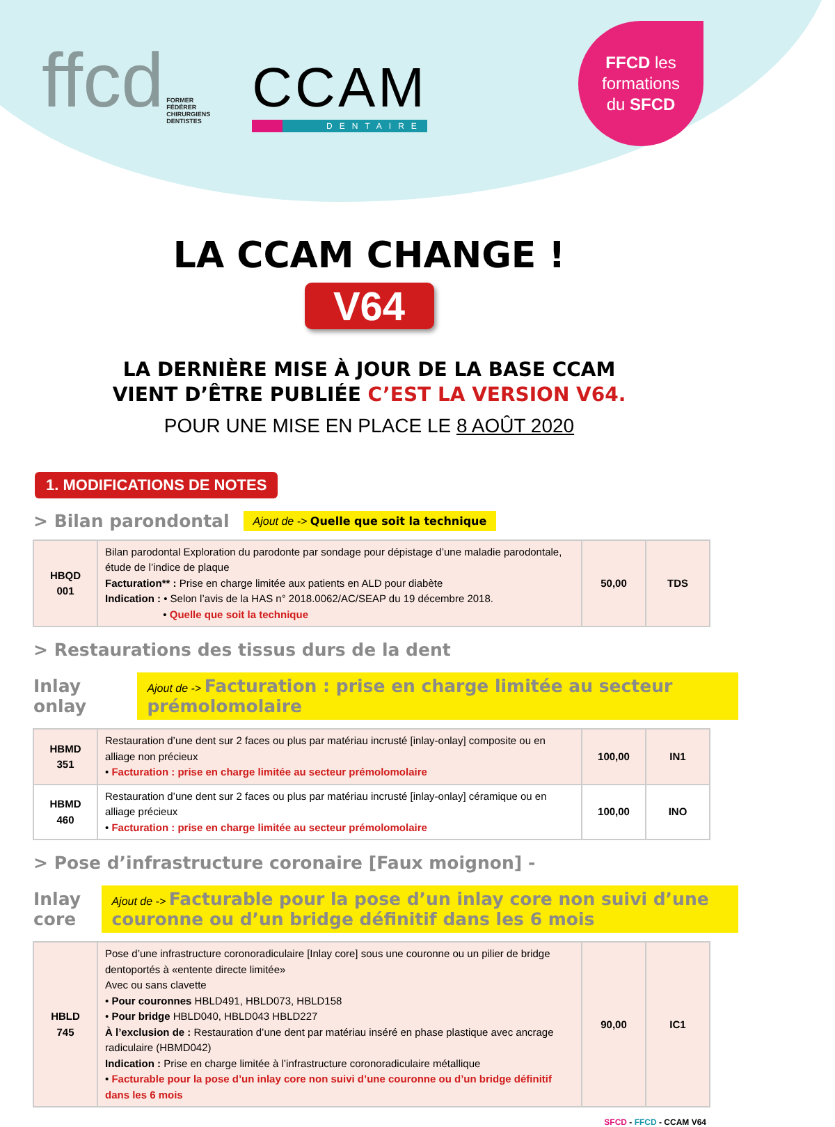ffcd FORMER
FÉDÉRER
CHIRURGIENS
DENTISTES
CCAM
DENTAIRE
FFCD les
formations
du SFCD
LA CCAM CHANGE !
V64
LA DERNIÈRE MISE À JOUR DE LA BASE CCAM
VIENT D’ÊTRE PUBLIÉE C’EST LA VERSION V64.
POUR UNE MISE EN PLACE LE 8 AOÛT 2020
1. MODIFICATIONS DE NOTES
> Bilan parondontal Ajout de -> Quelle que soit la technique
| HBQD 001 | Bilan parodontal Exploration du parodonte par sondage pour dépistage d’une maladie parodontale, étude de l’indice de plaque Facturation** : Prise en charge limitée aux patients en ALD pour diabète Indication : • Selon l’avis de la HAS n° 2018.0062/AC/SEAP du 19 décembre 2018. • Quelle que soit la technique | 50,00 | TDS |
> Restaurations des tissus durs de la dent
Inlay onlay Ajout de -> Facturation : prise en charge limitée au secteur prémolomolaire
| HBMD 351 | Restauration d’une dent sur 2 faces ou plus par matériau incrusté [inlay-onlay] composite ou en alliage non précieux • Facturation : prise en charge limitée au secteur prémolomolaire | 100,00 | IN1 |
| HBMD 460 | Restauration d’une dent sur 2 faces ou plus par matériau incrusté [inlay-onlay] céramique ou en alliage précieux • Facturation : prise en charge limitée au secteur prémolomolaire | 100,00 | INO |
> Pose d’infrastructure coronaire [Faux moignon] -
Inlay core Ajout de -> Facturable pour la pose d’un inlay core non suivi d’une couronne ou d’un bridge définitif dans les 6 mois
| HBLD 745 | Pose d’une infrastructure coronoradiculaire [Inlay core] sous une couronne ou un pilier de bridge dentoportés à «entente directe limitée» Avec ou sans clavette • Pour couronnes HBLD491, HBLD073, HBLD158 • Pour bridge HBLD040, HBLD043 HBLD227 À l’exclusion de : Restauration d’une dent par matériau inséré en phase plastique avec ancrage radiculaire (HBMD042) Indication : Prise en charge limitée à l’infrastructure coronoradiculaire métallique • Facturable pour la pose d’un inlay core non suivi d’une couronne ou d’un bridge définitif dans les 6 mois | 90,00 | IC1 |
SFCD - FFCD - CCAM V64